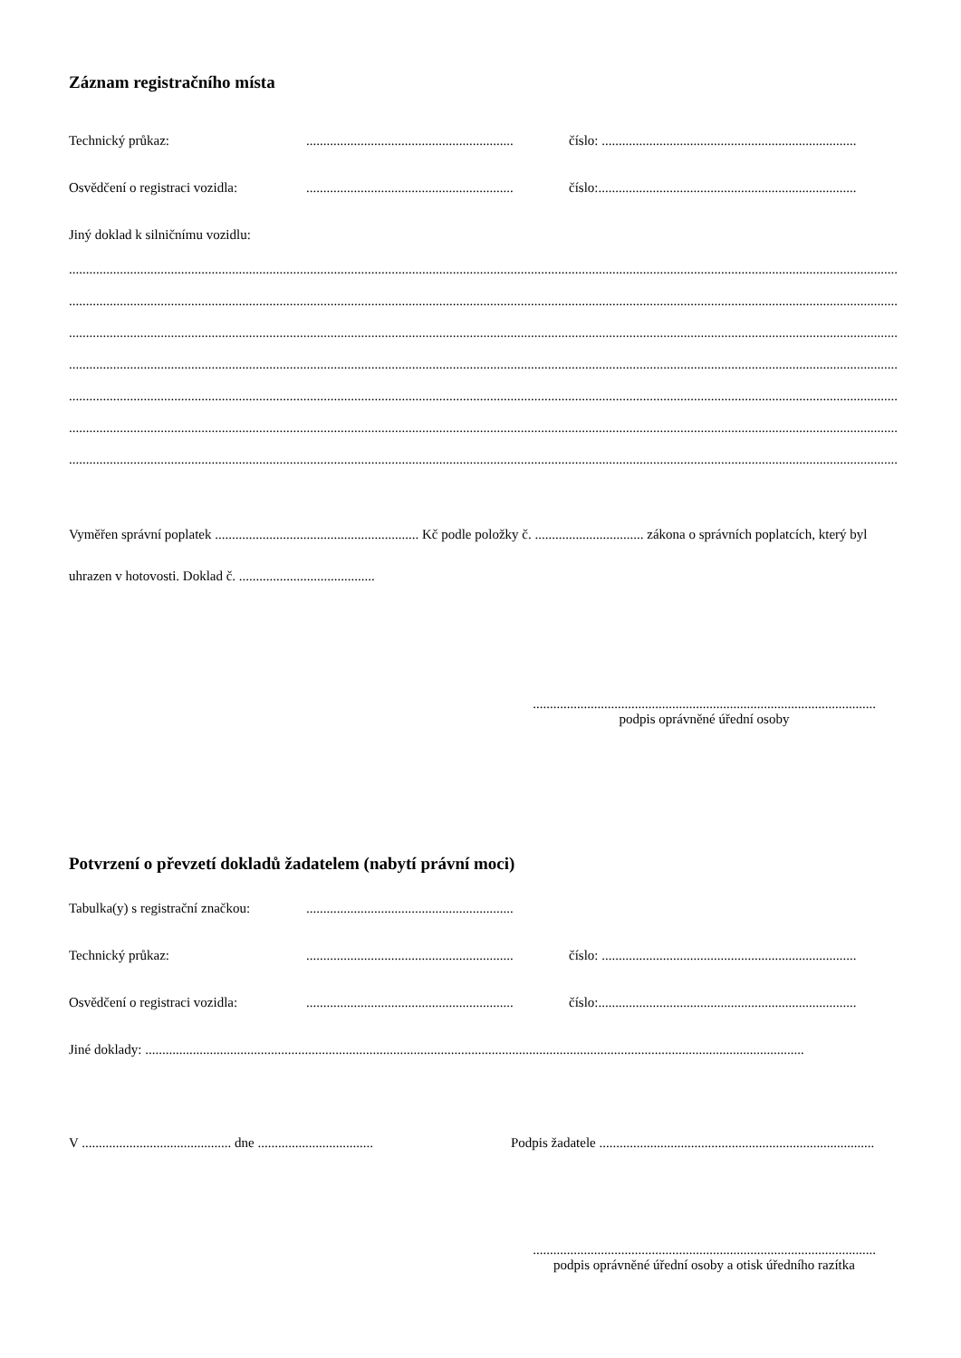Záznam registračního místa
Technický průkaz: .............................................................
číslo: ...........................................................................
Osvědčení o registraci vozidla:
.............................................................
číslo:............................................................................
Jiný doklad k silničnímu vozidlu:
..........................................................................................................................................................................................................................................................
..........................................................................................................................................................................................................................................................
..........................................................................................................................................................................................................................................................
..........................................................................................................................................................................................................................................................
..........................................................................................................................................................................................................................................................
..........................................................................................................................................................................................................................................................
..........................................................................................................................................................................................................................................................
Vyměřen správní poplatek ............................................................ Kč podle položky č. ................................ zákona o správních poplatcích, který byl uhrazen v hotovosti. Doklad č. ........................................
.....................................................................................................
podpis oprávněné úřední osoby
Potvrzení o převzetí dokladů žadatelem (nabytí právní moci)
Tabulka(y) s registrační značkou:
.............................................................
Technický průkaz: .............................................................
číslo: ...........................................................................
Osvědčení o registraci vozidla:
.............................................................
číslo:............................................................................
Jiné doklady: ..................................................................................................................................................................................................
V ............................................ dne ..................................
Podpis žadatele .................................................................................
.....................................................................................................
podpis oprávněné úřední osoby a otisk úředního razítka